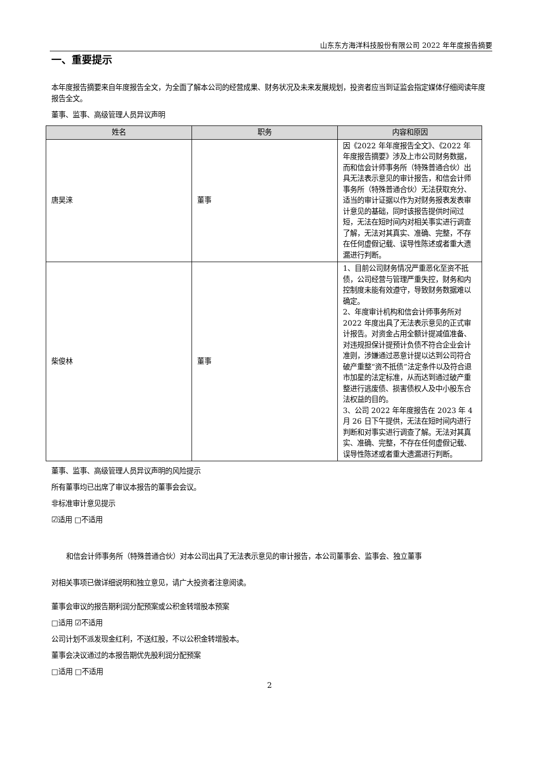山东东方海洋科技股份有限公司 2022 年年度报告摘要
一、重要提示
本年度报告摘要来自年度报告全文，为全面了解本公司的经营成果、财务状况及未来发展规划，投资者应当到证监会指定媒体仔细阅读年度报告全文。
董事、监事、高级管理人员异议声明
| 姓名 | 职务 | 内容和原因 |
| --- | --- | --- |
| 唐昊涞 | 董事 | 因《2022 年年度报告全文》、《2022 年年度报告摘要》涉及上市公司财务数据，而和信会计师事务所（特殊普通合伙）出具无法表示意见的审计报告，和信会计师事务所（特殊普通合伙）无法获取充分、适当的审计证据以作为对财务报表发表审计意见的基础，同时该报告提供时间过短，无法在短时间内对相关事实进行调查了解，无法对其真实、准确、完整，不存在任何虚假记载、误导性陈述或者重大遗漏进行判断。 |
| 柴俊林 | 董事 | 1、目前公司财务情况严重恶化至资不抵债，公司经营与管理严重失控，财务和内控制度未能有效遵守，导致财务数据难以确定。 2、年度审计机构和信会计师事务所对 2022 年度出具了无法表示意见的正式审计报告。对资金占用全额计提减值准备、对违规担保计提预计负债不符合企业会计准则，涉嫌通过恶意计提以达到公司符合破产重整“资不抵债”法定条件以及符合退市加星的法定标准，从而达到通过破产重整进行逃废债、损害债权人及中小股东合法权益的目的。 3、公司 2022 年年度报告在 2023 年 4 月 26 日下午提供，无法在短时间内进行判断和对事实进行调查了解。无法对其真实、准确、完整，不存在任何虚假记载、误导性陈述或者重大遗漏进行判断。 |
董事、监事、高级管理人员异议声明的风险提示
所有董事均已出席了审议本报告的董事会会议。
非标准审计意见提示
☑适用 □不适用
和信会计师事务所（特殊普通合伙）对本公司出具了无法表示意见的审计报告，本公司董事会、监事会、独立董事
对相关事项已做详细说明和独立意见，请广大投资者注意阅读。
董事会审议的报告期利润分配预案或公积金转增股本预案
□适用 ☑不适用
公司计划不派发现金红利，不送红股，不以公积金转增股本。
董事会决议通过的本报告期优先股利润分配预案
□适用 □不适用
2